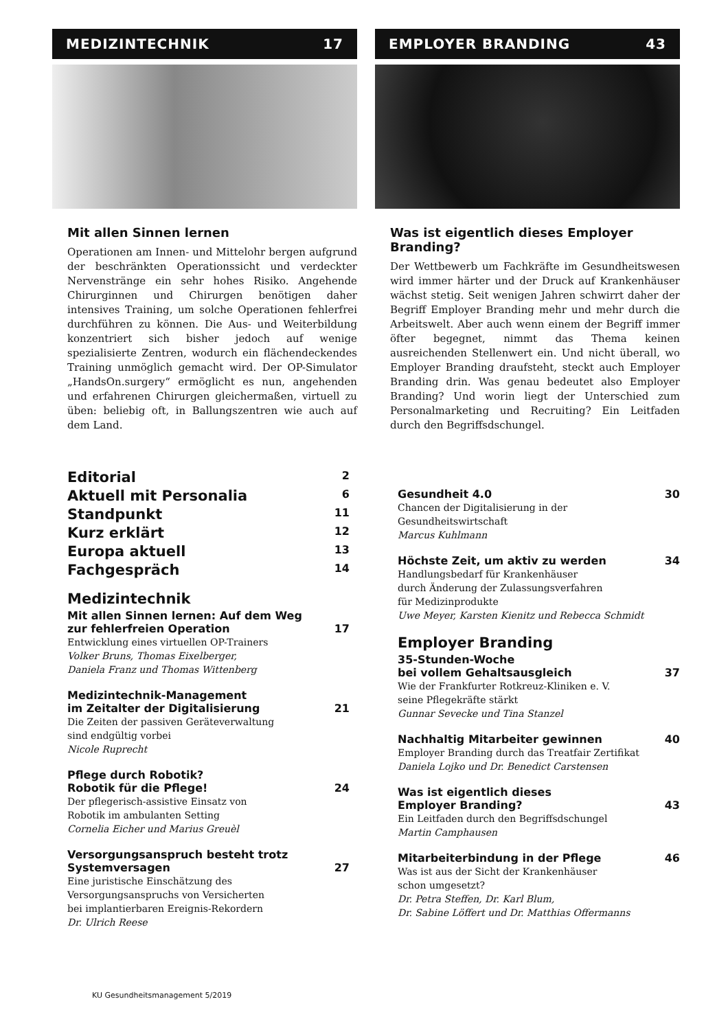MEDIZINTECHNIK 17
Mit allen Sinnen lernen
Operationen am Innen- und Mittelohr bergen aufgrund der beschränkten Operationssicht und verdeckter Nervenstränge ein sehr hohes Risiko. Angehende Chirurginnen und Chirurgen benötigen daher intensives Training, um solche Operationen fehlerfrei durchführen zu können. Die Aus- und Weiterbildung konzentriert sich bisher jedoch auf wenige spezialisierte Zentren, wodurch ein flächendeckendes Training unmöglich gemacht wird. Der OP-Simulator „HandsOn.surgery“ ermöglicht es nun, angehenden und erfahrenen Chirurgen gleichermaßen, virtuell zu üben: beliebig oft, in Ballungszentren wie auch auf dem Land.
EMPLOYER BRANDING 43
Was ist eigentlich dieses Employer Branding?
Der Wettbewerb um Fachkräfte im Gesundheitswesen wird immer härter und der Druck auf Krankenhäuser wächst stetig. Seit wenigen Jahren schwirrt daher der Begriff Employer Branding mehr und mehr durch die Arbeitswelt. Aber auch wenn einem der Begriff immer öfter begegnet, nimmt das Thema keinen ausreichenden Stellenwert ein. Und nicht überall, wo Employer Branding draufsteht, steckt auch Employer Branding drin. Was genau bedeutet also Employer Branding? Und worin liegt der Unterschied zum Personalmarketing und Recruiting? Ein Leitfaden durch den Begriffsdschungel.
Editorial 2
Aktuell mit Personalia 6
Standpunkt 11
Kurz erklärt 12
Europa aktuell 13
Fachgespräch 14
Medizintechnik
Mit allen Sinnen lernen: Auf dem Weg
zur fehlerfreien Operation 17
Entwicklung eines virtuellen OP-Trainers
Volker Bruns, Thomas Eixelberger,
Daniela Franz und Thomas Wittenberg
Medizintechnik-Management
im Zeitalter der Digitalisierung 21
Die Zeiten der passiven Geräteverwaltung
sind endgültig vorbei
Nicole Ruprecht
Pflege durch Robotik?
Robotik für die Pflege! 24
Der pflegerisch-assistive Einsatz von
Robotik im ambulanten Setting
Cornelia Eicher und Marius Greuèl
Versorgungsanspruch besteht trotz
Systemversagen 27
Eine juristische Einschätzung des
Versorgungsanspruchs von Versicherten
bei implantierbaren Ereignis-Rekordern
Dr. Ulrich Reese
Gesundheit 4.0 30
Chancen der Digitalisierung in der
Gesundheitswirtschaft
Marcus Kuhlmann
Höchste Zeit, um aktiv zu werden 34
Handlungsbedarf für Krankenhäuser
durch Änderung der Zulassungsverfahren
für Medizinprodukte
Uwe Meyer, Karsten Kienitz und Rebecca Schmidt
Employer Branding
35-Stunden-Woche
bei vollem Gehaltsausgleich 37
Wie der Frankfurter Rotkreuz-Kliniken e. V.
seine Pflegekräfte stärkt
Gunnar Sevecke und Tina Stanzel
Nachhaltig Mitarbeiter gewinnen 40
Employer Branding durch das Treatfair Zertifikat
Daniela Lojko und Dr. Benedict Carstensen
Was ist eigentlich dieses
Employer Branding? 43
Ein Leitfaden durch den Begriffsdschungel
Martin Camphausen
Mitarbeiterbindung in der Pflege 46
Was ist aus der Sicht der Krankenhäuser
schon umgesetzt?
Dr. Petra Steffen, Dr. Karl Blum,
Dr. Sabine Löffert und Dr. Matthias Offermanns
KU Gesundheitsmanagement 5/2019